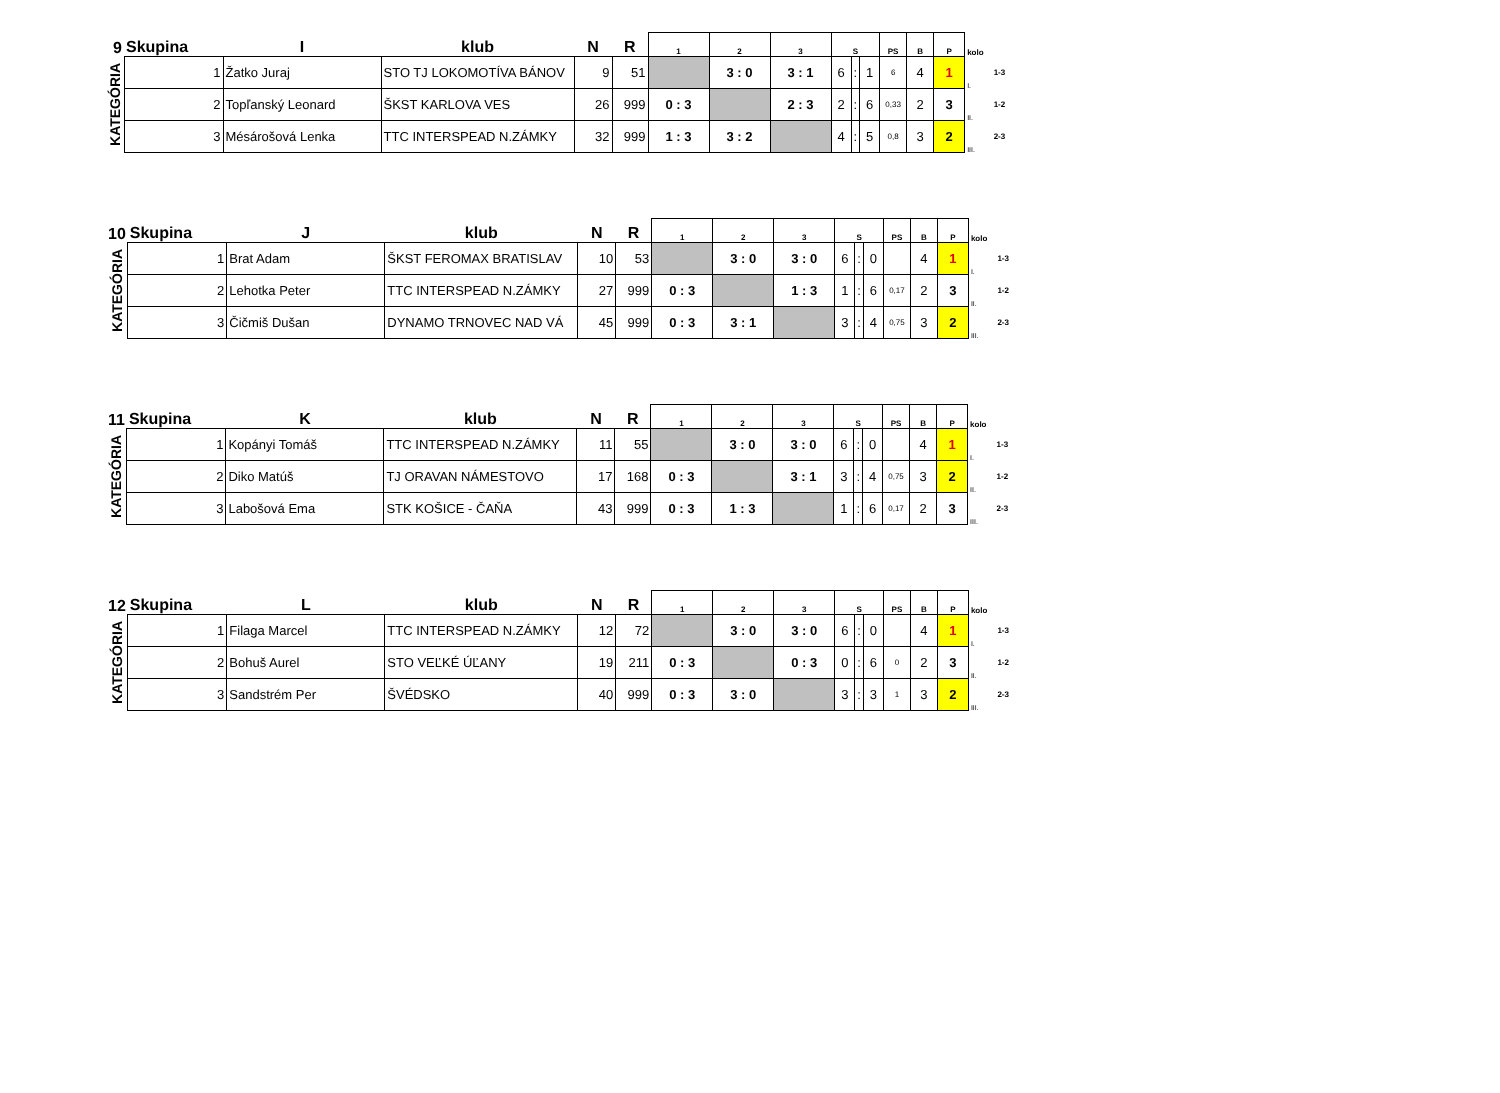| 9 | Skupina | I | klub | N | R | 1 | 2 | 3 | S | | | PS | B | P | kolo | |
| --- | --- | --- | --- | --- | --- | --- | --- | --- | --- | --- | --- | --- | --- | --- | --- | --- |
| KATEGÓRIA | 1 | Žatko Juraj | STO TJ LOKOMOTÍVA BÁNOV | 9 | 51 | | 3 : 0 | 3 : 1 | 6 | : | 1 | 6 | 4 | 1 | I. | 1-3 |
| | 2 | Topľanský Leonard | ŠKST KARLOVA VES | 26 | 999 | 0 : 3 | | 2 : 3 | 2 | : | 6 | 0,33 | 2 | 3 | II. | 1-2 |
| | 3 | Mésárošová Lenka | TTC INTERSPEAD N.ZÁMKY | 32 | 999 | 1 : 3 | 3 : 2 | | 4 | : | 5 | 0,8 | 3 | 2 | III. | 2-3 |
| 10 | Skupina | J | klub | N | R | 1 | 2 | 3 | S | | | PS | B | P | kolo | |
| --- | --- | --- | --- | --- | --- | --- | --- | --- | --- | --- | --- | --- | --- | --- | --- | --- |
| KATEGÓRIA | 1 | Brat Adam | ŠKST FEROMAX BRATISLAV | 10 | 53 | | 3 : 0 | 3 : 0 | 6 | : | 0 | | 4 | 1 | I. | 1-3 |
| | 2 | Lehotka Peter | TTC INTERSPEAD N.ZÁMKY | 27 | 999 | 0 : 3 | | 1 : 3 | 1 | : | 6 | 0,17 | 2 | 3 | II. | 1-2 |
| | 3 | Čičmiš Dušan | DYNAMO TRNOVEC NAD VÁ | 45 | 999 | 0 : 3 | 3 : 1 | | 3 | : | 4 | 0,75 | 3 | 2 | III. | 2-3 |
| 11 | Skupina | K | klub | N | R | 1 | 2 | 3 | S | | | PS | B | P | kolo | |
| --- | --- | --- | --- | --- | --- | --- | --- | --- | --- | --- | --- | --- | --- | --- | --- | --- |
| KATEGÓRIA | 1 | Kopányi Tomáš | TTC INTERSPEAD N.ZÁMKY | 11 | 55 | | 3 : 0 | 3 : 0 | 6 | : | 0 | | 4 | 1 | I. | 1-3 |
| | 2 | Diko Matúš | TJ ORAVAN NÁMESTOVO | 17 | 168 | 0 : 3 | | 3 : 1 | 3 | : | 4 | 0,75 | 3 | 2 | II. | 1-2 |
| | 3 | Labošová Ema | STK KOŠICE - ČAŇA | 43 | 999 | 0 : 3 | 1 : 3 | | 1 | : | 6 | 0,17 | 2 | 3 | III. | 2-3 |
| 12 | Skupina | L | klub | N | R | 1 | 2 | 3 | S | | | PS | B | P | kolo | |
| --- | --- | --- | --- | --- | --- | --- | --- | --- | --- | --- | --- | --- | --- | --- | --- | --- |
| KATEGÓRIA | 1 | Filaga Marcel | TTC INTERSPEAD N.ZÁMKY | 12 | 72 | | 3 : 0 | 3 : 0 | 6 | : | 0 | | 4 | 1 | I. | 1-3 |
| | 2 | Bohuš Aurel | STO VEĽKÉ ÚĽANY | 19 | 211 | 0 : 3 | | 0 : 3 | 0 | : | 6 | 0 | 2 | 3 | II. | 1-2 |
| | 3 | Sandstrém Per | ŠVÉDSKO | 40 | 999 | 0 : 3 | 3 : 0 | | 3 | : | 3 | 1 | 3 | 2 | III. | 2-3 |